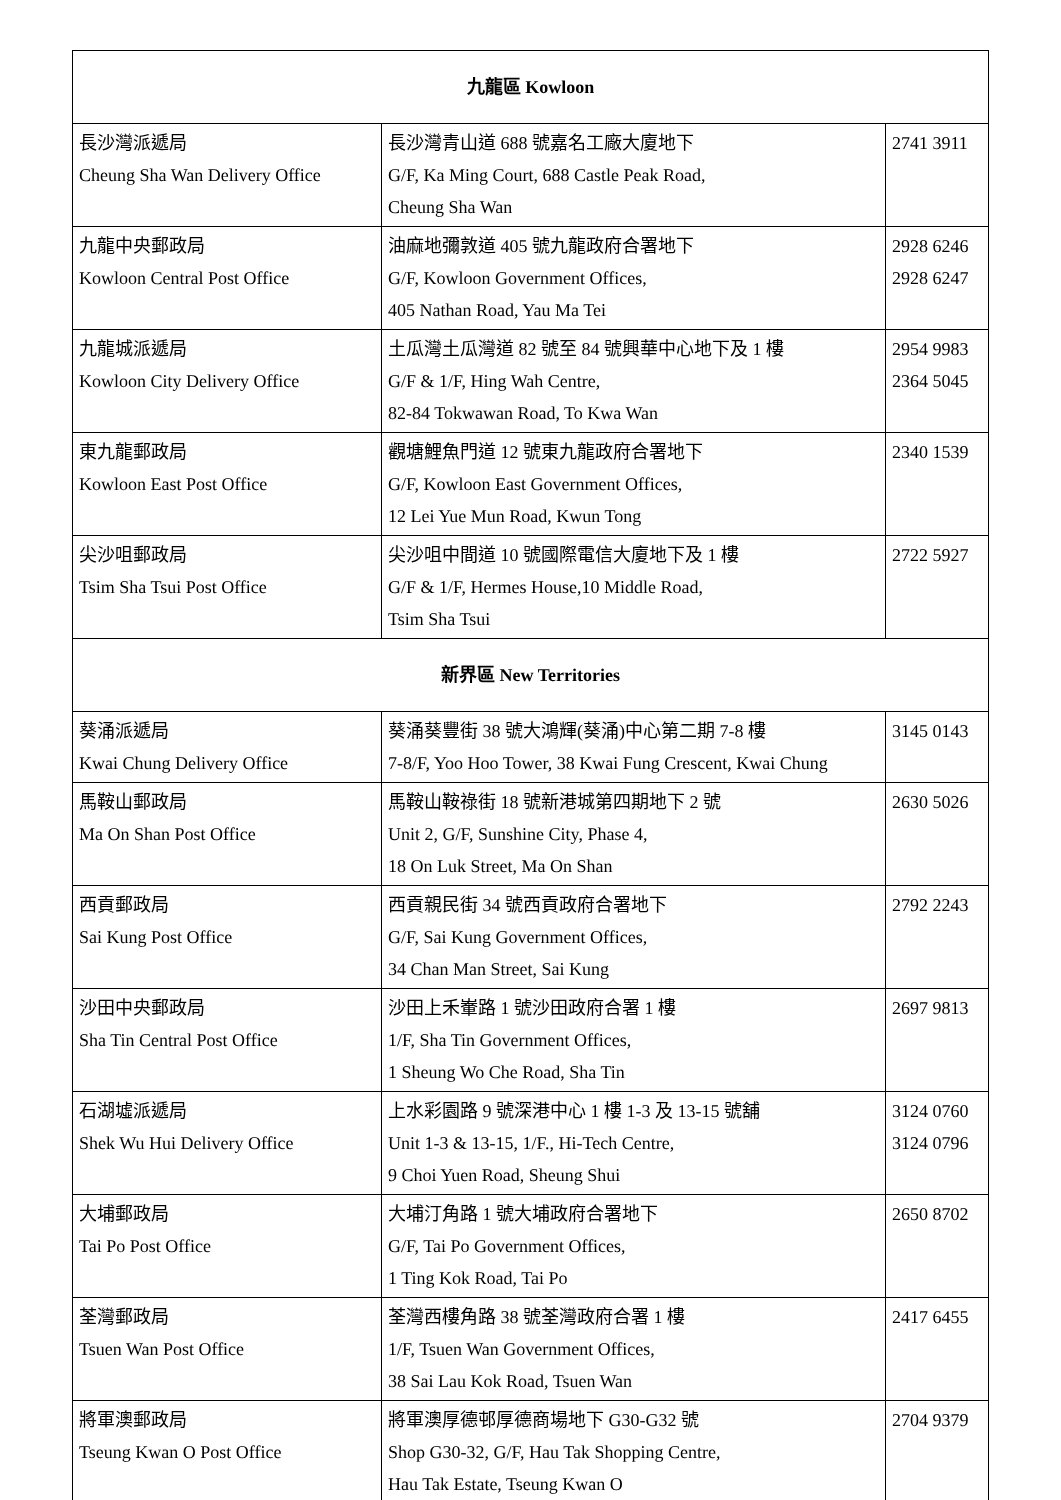| 九龍區 Kowloon | | |
| --- | --- | --- |
| 長沙灣派遞局 Cheung Sha Wan Delivery Office | 長沙灣青山道 688 號嘉名工廠大廈地下 G/F, Ka Ming Court, 688 Castle Peak Road, Cheung Sha Wan | 2741 3911 |
| 九龍中央郵政局 Kowloon Central Post Office | 油麻地彌敦道 405 號九龍政府合署地下 G/F, Kowloon Government Offices, 405 Nathan Road, Yau Ma Tei | 2928 6246 2928 6247 |
| 九龍城派遞局 Kowloon City Delivery Office | 土瓜灣土瓜灣道 82 號至 84 號興華中心地下及 1 樓 G/F & 1/F, Hing Wah Centre, 82-84 Tokwawan Road, To Kwa Wan | 2954 9983 2364 5045 |
| 東九龍郵政局 Kowloon East Post Office | 觀塘鯉魚門道 12 號東九龍政府合署地下 G/F, Kowloon East Government Offices, 12 Lei Yue Mun Road, Kwun Tong | 2340 1539 |
| 尖沙咀郵政局 Tsim Sha Tsui Post Office | 尖沙咀中間道 10 號國際電信大廈地下及 1 樓 G/F & 1/F, Hermes House,10 Middle Road, Tsim Sha Tsui | 2722 5927 |
| 新界區 New Territories | | |
| 葵涌派遞局 Kwai Chung Delivery Office | 葵涌葵豐街 38 號大鴻輝(葵涌)中心第二期 7-8 樓 7-8/F, Yoo Hoo Tower, 38 Kwai Fung Crescent, Kwai Chung | 3145 0143 |
| 馬鞍山郵政局 Ma On Shan Post Office | 馬鞍山鞍祿街 18 號新港城第四期地下 2 號 Unit 2, G/F, Sunshine City, Phase 4, 18 On Luk Street, Ma On Shan | 2630 5026 |
| 西貢郵政局 Sai Kung Post Office | 西貢親民街 34 號西貢政府合署地下 G/F, Sai Kung Government Offices, 34 Chan Man Street, Sai Kung | 2792 2243 |
| 沙田中央郵政局 Sha Tin Central Post Office | 沙田上禾輋路 1 號沙田政府合署 1 樓 1/F, Sha Tin Government Offices, 1 Sheung Wo Che Road, Sha Tin | 2697 9813 |
| 石湖墟派遞局 Shek Wu Hui Delivery Office | 上水彩園路 9 號深港中心 1 樓 1-3 及 13-15 號舖 Unit 1-3 & 13-15, 1/F., Hi-Tech Centre, 9 Choi Yuen Road, Sheung Shui | 3124 0760 3124 0796 |
| 大埔郵政局 Tai Po Post Office | 大埔汀角路 1 號大埔政府合署地下 G/F, Tai Po Government Offices, 1 Ting Kok Road, Tai Po | 2650 8702 |
| 荃灣郵政局 Tsuen Wan Post Office | 荃灣西樓角路 38 號荃灣政府合署 1 樓 1/F, Tsuen Wan Government Offices, 38 Sai Lau Kok Road, Tsuen Wan | 2417 6455 |
| 將軍澳郵政局 Tseung Kwan O Post Office | 將軍澳厚德邨厚德商場地下 G30-G32 號 Shop G30-32, G/F, Hau Tak Shopping Centre, Hau Tak Estate, Tseung Kwan O | 2704 9379 |